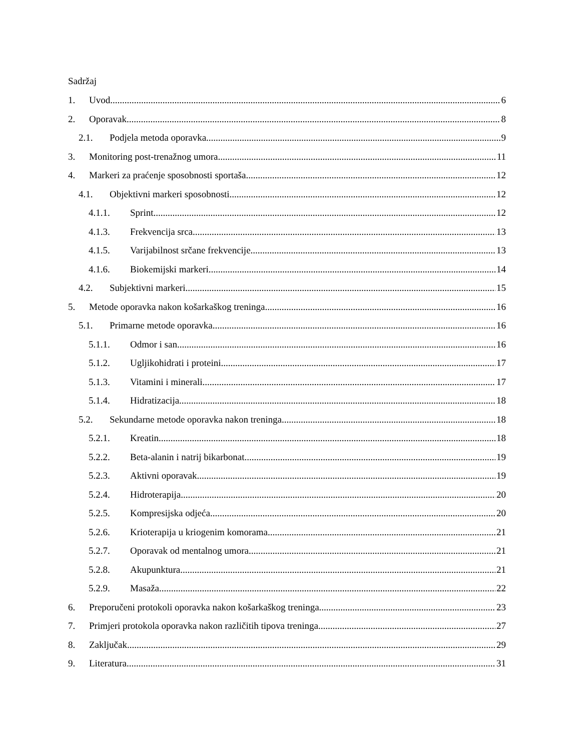Sadržaj
1. Uvod 6
2. Oporavak 8
2.1. Podjela metoda oporavka 9
3. Monitoring post-trenažnog umora 11
4. Markeri za praćenje sposobnosti sportaša 12
4.1. Objektivni markeri sposobnosti 12
4.1.1. Sprint 12
4.1.3. Frekvencija srca 13
4.1.5. Varijabilnost srčane frekvencije 13
4.1.6. Biokemijski markeri 14
4.2. Subjektivni markeri 15
5. Metode oporavka nakon košarkaškog treninga 16
5.1. Primarne metode oporavka 16
5.1.1. Odmor i san 16
5.1.2. Ugljikohidrati i proteini 17
5.1.3. Vitamini i minerali 17
5.1.4. Hidratizacija 18
5.2. Sekundarne metode oporavka nakon treninga 18
5.2.1. Kreatin 18
5.2.2. Beta-alanin i natrij bikarbonat 19
5.2.3. Aktivni oporavak 19
5.2.4. Hidroterapija 20
5.2.5. Kompresijska odjeća 20
5.2.6. Krioterapija u kriogenim komorama 21
5.2.7. Oporavak od mentalnog umora 21
5.2.8. Akupunktura 21
5.2.9. Masaža 22
6. Preporučeni protokoli oporavka nakon košarkaškog treninga 23
7. Primjeri protokola oporavka nakon različitih tipova treninga 27
8. Zaključak 29
9. Literatura 31